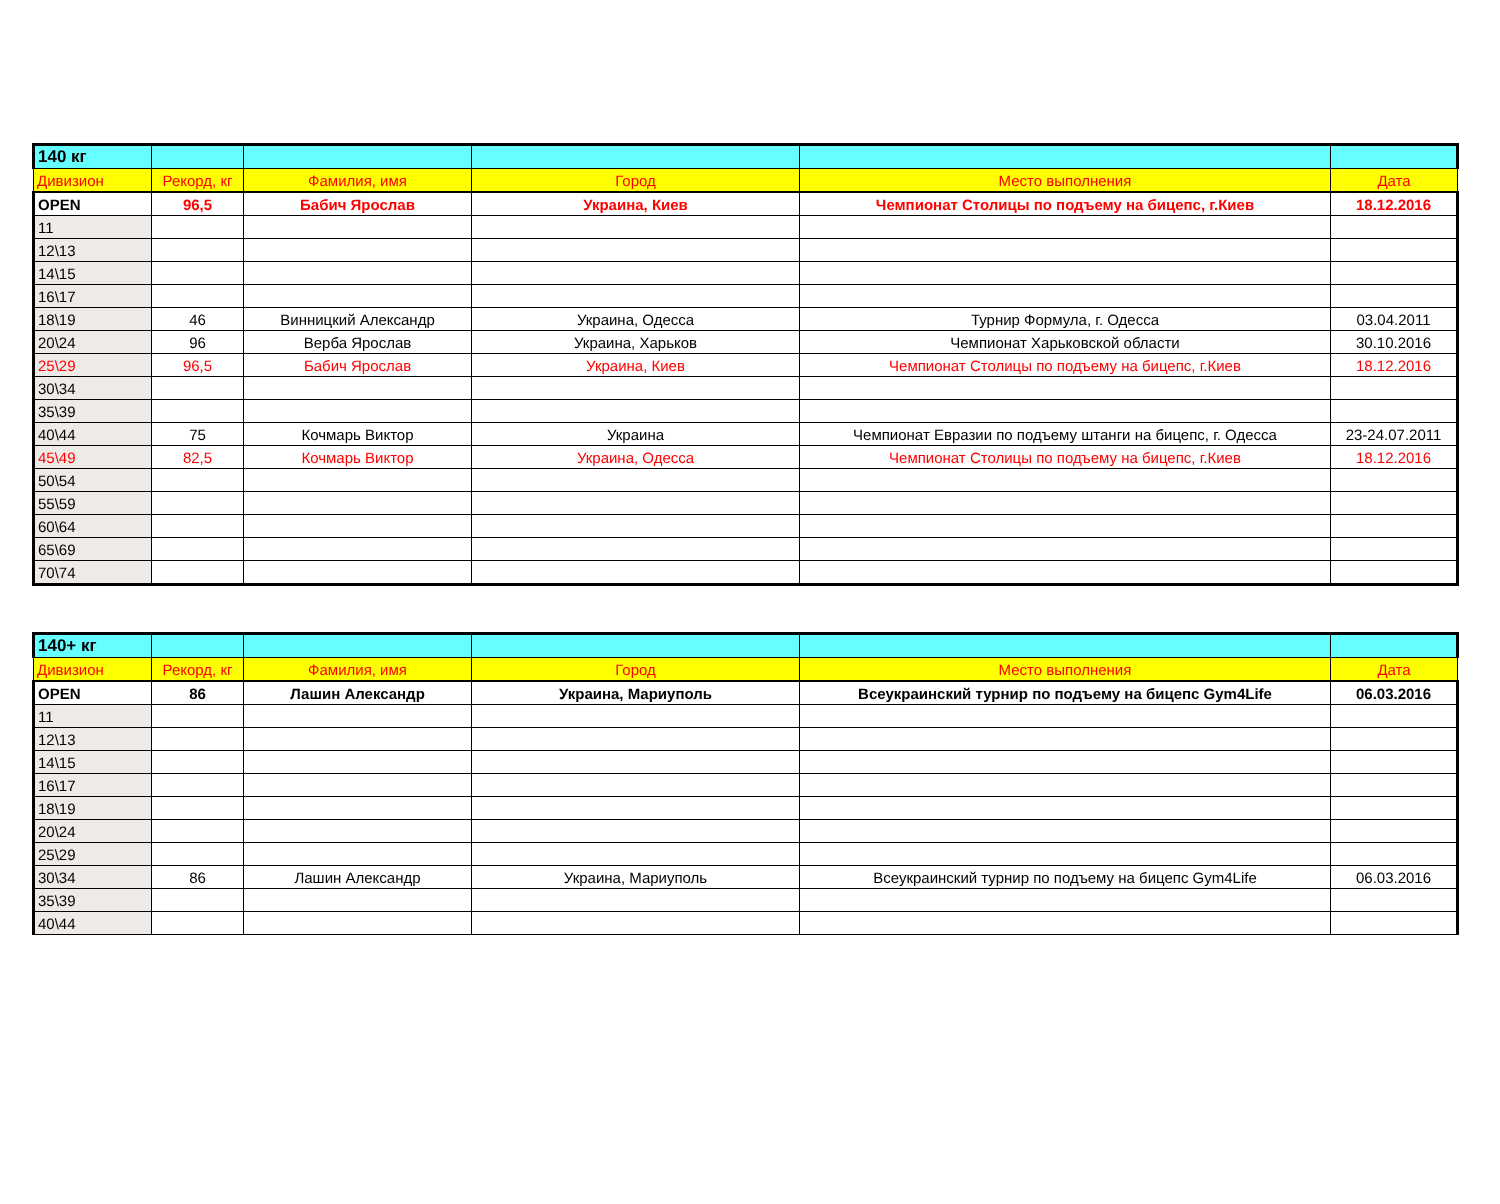| 140 кг | | | | | |
| Дивизион | Рекорд, кг | Фамилия, имя | Город | Место выполнения | Дата |
| OPEN | 96,5 | Бабич Ярослав | Украина, Киев | Чемпионат Столицы по подъему на бицепс, г.Киев | 18.12.2016 |
| 11 | | | | | |
| 12\13 | | | | | |
| 14\15 | | | | | |
| 16\17 | | | | | |
| 18\19 | 46 | Винницкий Александр | Украина, Одесса | Турнир Формула, г. Одесса | 03.04.2011 |
| 20\24 | 96 | Верба Ярослав | Украина, Харьков | Чемпионат Харьковской области | 30.10.2016 |
| 25\29 | 96,5 | Бабич Ярослав | Украина, Киев | Чемпионат Столицы по подъему на бицепс, г.Киев | 18.12.2016 |
| 30\34 | | | | | |
| 35\39 | | | | | |
| 40\44 | 75 | Кочмарь Виктор | Украина | Чемпионат Евразии по подъему штанги на бицепс, г. Одесса | 23-24.07.2011 |
| 45\49 | 82,5 | Кочмарь Виктор | Украина, Одесса | Чемпионат Столицы по подъему на бицепс, г.Киев | 18.12.2016 |
| 50\54 | | | | | |
| 55\59 | | | | | |
| 60\64 | | | | | |
| 65\69 | | | | | |
| 70\74 | | | | | |
| 140+ кг | | | | | |
| Дивизион | Рекорд, кг | Фамилия, имя | Город | Место выполнения | Дата |
| OPEN | 86 | Лашин Александр | Украина, Мариуполь | Всеукраинский турнир по подъему на бицепс Gym4Life | 06.03.2016 |
| 11 | | | | | |
| 12\13 | | | | | |
| 14\15 | | | | | |
| 16\17 | | | | | |
| 18\19 | | | | | |
| 20\24 | | | | | |
| 25\29 | | | | | |
| 30\34 | 86 | Лашин Александр | Украина, Мариуполь | Всеукраинский турнир по подъему на бицепс Gym4Life | 06.03.2016 |
| 35\39 | | | | | |
| 40\44 | | | | | |